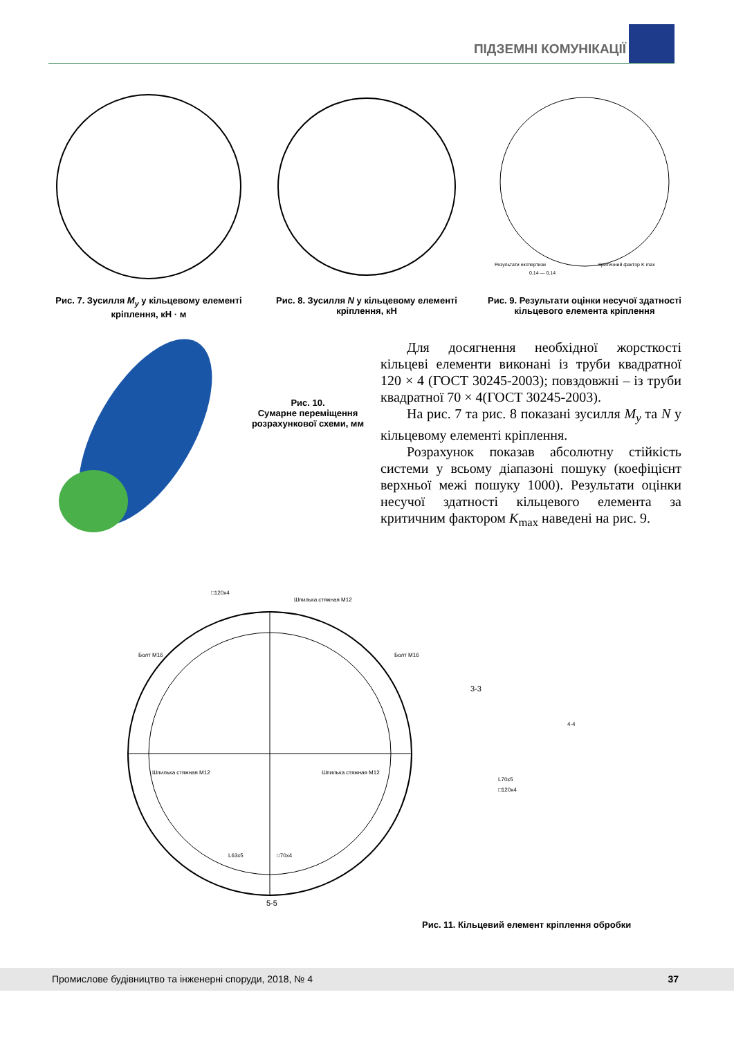ПІДЗЕМНІ КОМУНІКАЦІЇ
Рис. 7. Зусилля M<sub>y</sub> у кільцевому елементі кріплення, кН · м
Рис. 8. Зусилля N у кільцевому елементі кріплення, кН
Результати експертизи
Критичний фактор K max
0,14 — 0,14
Рис. 9. Результати оцінки несучої здатності кільцевого елемента кріплення
Рис. 10.
Сумарне переміщення розрахункової схеми, мм
Для досягнення необхідної жорсткості кільцеві елементи виконані із труби квадратної 120 × 4 (ГОСТ 30245-2003); повздовжні – із труби квадратної 70 × 4(ГОСТ 30245-2003).
На рис. 7 та рис. 8 показані зусилля M<sub>y</sub> та N у кільцевому елементі кріплення.
Розрахунок показав абсолютну стійкість системи у всьому діапазоні пошуку (коефіцієнт верхньої межі пошуку 1000). Результати оцінки несучої здатності кільцевого елемента за критичним фактором K<sub>max</sub> наведені на рис. 9.
□120x4
Шпилька стяжная М12
Болт М16
Болт М16
3-3
4-4
5-5
Шпилька стяжная М12
Шпилька стяжная М12
L63x5
□70x4
L70x5
□120x4
Рис. 11. Кільцевий елемент кріплення обробки
Промислове будівництво та інженерні споруди, 2018, № 4 37